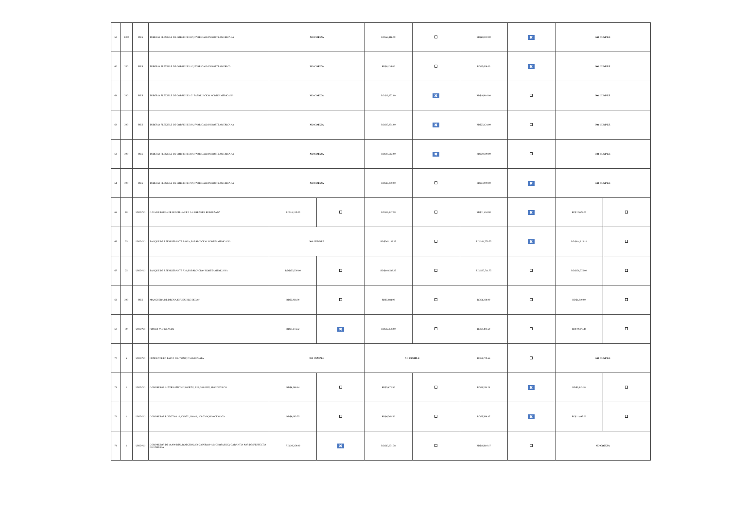| 59 | 1300 | PIES | TUBERIA FLEXIBLE DE COBRE DE 3/8", FABRICACION NORTEAMERICANA | NO COTIZA | | RD$57,116.00 | | RD$68,302.00 | ✖ | NO CUMPLE | |
| 60 | 200 | PIES | TUBERIA FLEXIBLE DE COBRE DE 1/4", FABRICACION NORTEAMERICA | NO COTIZA | | RD$8,136.00 | | RD$7,628.00 | ✖ | NO CUMPLE | |
| 61 | 200 | PIES | TUBERIA FLEXIBLE DE COBRE DE 1/2" FABRICACION NORTEAMERICANA | NO COTIZA | | RD$16,272.00 | ✖ | RD$16,610.00 | | NO CUMPLE | |
| 62 | 200 | PIES | TUBERIA FLEXIBLE DE COBRE DE 5/8", FABRICACION NORTEAMERICANA | NO COTIZA | | RD$25,254.00 | ✖ | RD$25,424.00 | | NO CUMPLE | |
| 63 | 200 | PIES | TUBERIA FLEXIBLE DE COBRE DE 3/4", FABRICACION NORTEAMERICANA | NO COTIZA | | RD$29,662.00 | ✖ | RD$30,500.00 | | NO CUMPLE | |
| 64 | 200 | PIES | TUBERIA FLEXIBLE DE COBRE DE 7/8", FABRICACION NORTEAMERICANA | NO COTIZA | | RD$36,950.00 | | RD$33,900.00 | ✖ | NO CUMPLE | |
| 65 | 10 | UNIDAD | CAJA DE BREAKER SENCILLA DE 2 A 4 BREAKER REFORZADA | RD$16,110.00 | | RD$13,347.50 | | RD$11,494.90 | ✖ | RD$12,678.00 | |
| 66 | 35 | UNIDAD | TANQUE DE REFRIGERANTE R410A, FABRICACION NORTEAMERICANA | NO CUMPLE | | RD$362,143.25 | | RD$281,779.75 | ✖ | RD$444,915.10 | |
| 67 | 25 | UNIDAD | TANQUE DE REFRIGERANTE R22; FABRICACION NORTEAMERICANA | RD$155,250.00 | | RD$193,538.25 | | RD$137,711.75 | | RD$220,375.00 | |
| 68 | 200 | PIES | MANGUERA DE DRENAJE FLEXIBLE DE 3/8" | RD$3,968.00 | | RD$5,884.00 | | RD$4,238.00 | | RD$4,040.00 | |
| 69 | 40 | UNIDAD | POWER PAQ GRANDE | RD$7,474.32 | ✖ | RD$12,338.00 | | RD$9,491.60 | | RD$19,378.40 | |
| 70 | 6 | UNIDAD | FUNDENTE EN PASTA DE (7 ONZ) P SOLD PLATA | NO CUMPLE | | NO CUMPLE | | RD$1,779.66 | | NO CUMPLE | |
| 71 | 1 | UNIDAD | COMPRESOR ALTERNATIVO 12,000BTU, R22, 208-230V, MONOFASICO | RD$6,368.64 | | RD$5,672.50 | | RD$5,254.24 | ✖ | RD$9,443.10 | |
| 72 | 1 | UNIDAD | COMPRESOR ROTATIVO 12,000BTU, R410A, 208-230V,MONOFASICO | RD$6,063.55 | | RD$6,562.50 | | RD$5,588.47 | ✖ | RD$11,895.00 | |
| 73 | 1 | UNIDAD | COMPRESOR DE 48,000 BTU, ROTATIVO,208-230V,R410-A,MONOFASICO; GARANTIA POR DESPERFECTO DE FABRICA | RD$29,250.00 | ✖ | RD$30,031.78 | | RD$46,610.17 | | NO COTIZA | |